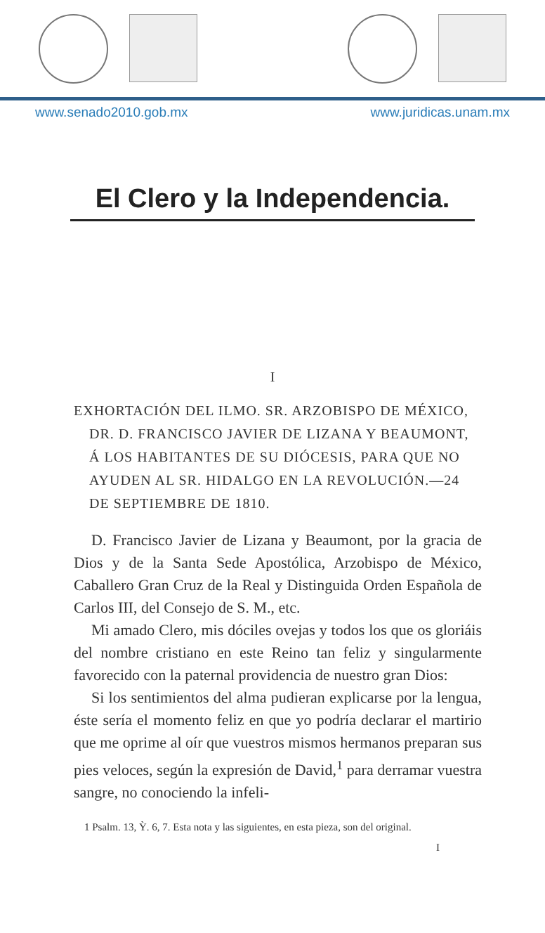www.senado2010.gob.mx www.juridicas.unam.mx
El Clero y la Independencia.
I
EXHORTACIÓN DEL ILMO. SR. ARZOBISPO DE MÉXICO, DR. D. FRANCISCO JAVIER DE LIZANA Y BEAUMONT, Á LOS HABITANTES DE SU DIÓCESIS, PARA QUE NO AYUDEN AL SR. HIDALGO EN LA REVOLUCIÓN.—24 DE SEPTIEMBRE DE 1810.
D. Francisco Javier de Lizana y Beaumont, por la gracia de Dios y de la Santa Sede Apostólica, Arzobispo de México, Caballero Gran Cruz de la Real y Distinguida Orden Española de Carlos III, del Consejo de S. M., etc.
Mi amado Clero, mis dóciles ovejas y todos los que os gloriáis del nombre cristiano en este Reino tan feliz y singularmente favorecido con la paternal providencia de nuestro gran Dios:
Si los sentimientos del alma pudieran explicarse por la lengua, éste sería el momento feliz en que yo podría declarar el martirio que me oprime al oír que vuestros mismos hermanos preparan sus pies veloces, según la expresión de David,<sup>1</sup> para derramar vuestra sangre, no conociendo la infeli-
1 Psalm. 13, Ỳ. 6, 7. Esta nota y las siguientes, en esta pieza, son del original.
I